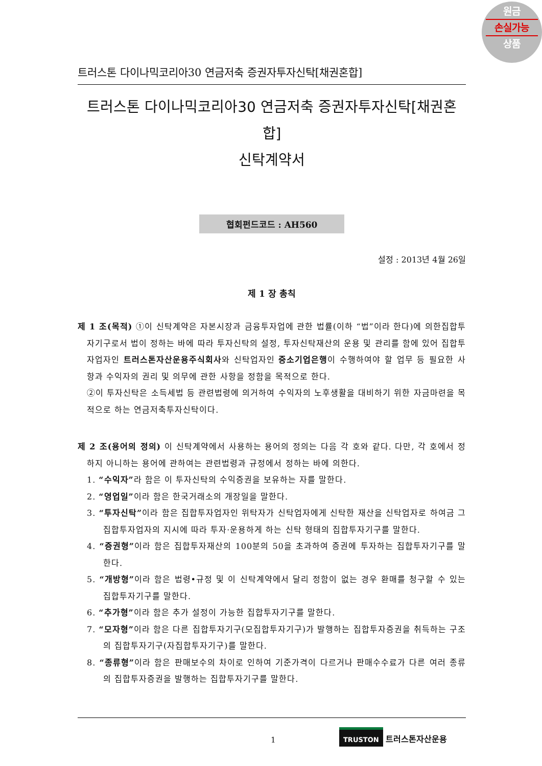원금
손실가능
상품
트러스톤 다이나믹코리아30 연금저축 증권자투자신탁[채권혼합]
트러스톤 다이나믹코리아30 연금저축 증권자투자신탁[채권혼합]
신탁계약서
협회펀드코드 : AH560
설정 : 2013년 4월 26일
제 1 장 총칙
제 1 조(목적) ①이 신탁계약은 자본시장과 금융투자업에 관한 법률(이하 “법”이라 한다)에 의한집합투자기구로서 법이 정하는 바에 따라 투자신탁의 설정, 투자신탁재산의 운용 및 관리를 함에 있어 집합투자업자인 트러스톤자산운용주식회사와 신탁업자인 중소기업은행이 수행하여야 할 업무 등 필요한 사항과 수익자의 권리 및 의무에 관한 사항을 정함을 목적으로 한다.
②이 투자신탁은 소득세법 등 관련법령에 의거하여 수익자의 노후생활을 대비하기 위한 자금마련을 목적으로 하는 연금저축투자신탁이다.
제 2 조(용어의 정의) 이 신탁계약에서 사용하는 용어의 정의는 다음 각 호와 같다. 다만, 각 호에서 정하지 아니하는 용어에 관하여는 관련법령과 규정에서 정하는 바에 의한다.
1. “수익자”라 함은 이 투자신탁의 수익증권을 보유하는 자를 말한다.
2. “영업일”이라 함은 한국거래소의 개장일을 말한다.
3. “투자신탁”이라 함은 집합투자업자인 위탁자가 신탁업자에게 신탁한 재산을 신탁업자로 하여금 그 집합투자업자의 지시에 따라 투자·운용하게 하는 신탁 형태의 집합투자기구를 말한다.
4. “증권형”이라 함은 집합투자재산의 100분의 50을 초과하여 증권에 투자하는 집합투자기구를 말한다.
5. “개방형”이라 함은 법령•규정 및 이 신탁계약에서 달리 정함이 없는 경우 환매를 청구할 수 있는 집합투자기구를 말한다.
6. “추가형”이라 함은 추가 설정이 가능한 집합투자기구를 말한다.
7. “모자형”이라 함은 다른 집합투자기구(모집합투자기구)가 발행하는 집합투자증권을 취득하는 구조의 집합투자기구(자집합투자기구)를 말한다.
8. “종류형”이라 함은 판매보수의 차이로 인하여 기준가격이 다르거나 판매수수료가 다른 여러 종류의 집합투자증권을 발행하는 집합투자기구를 말한다.
1
TRUSTON 트러스톤자산운용